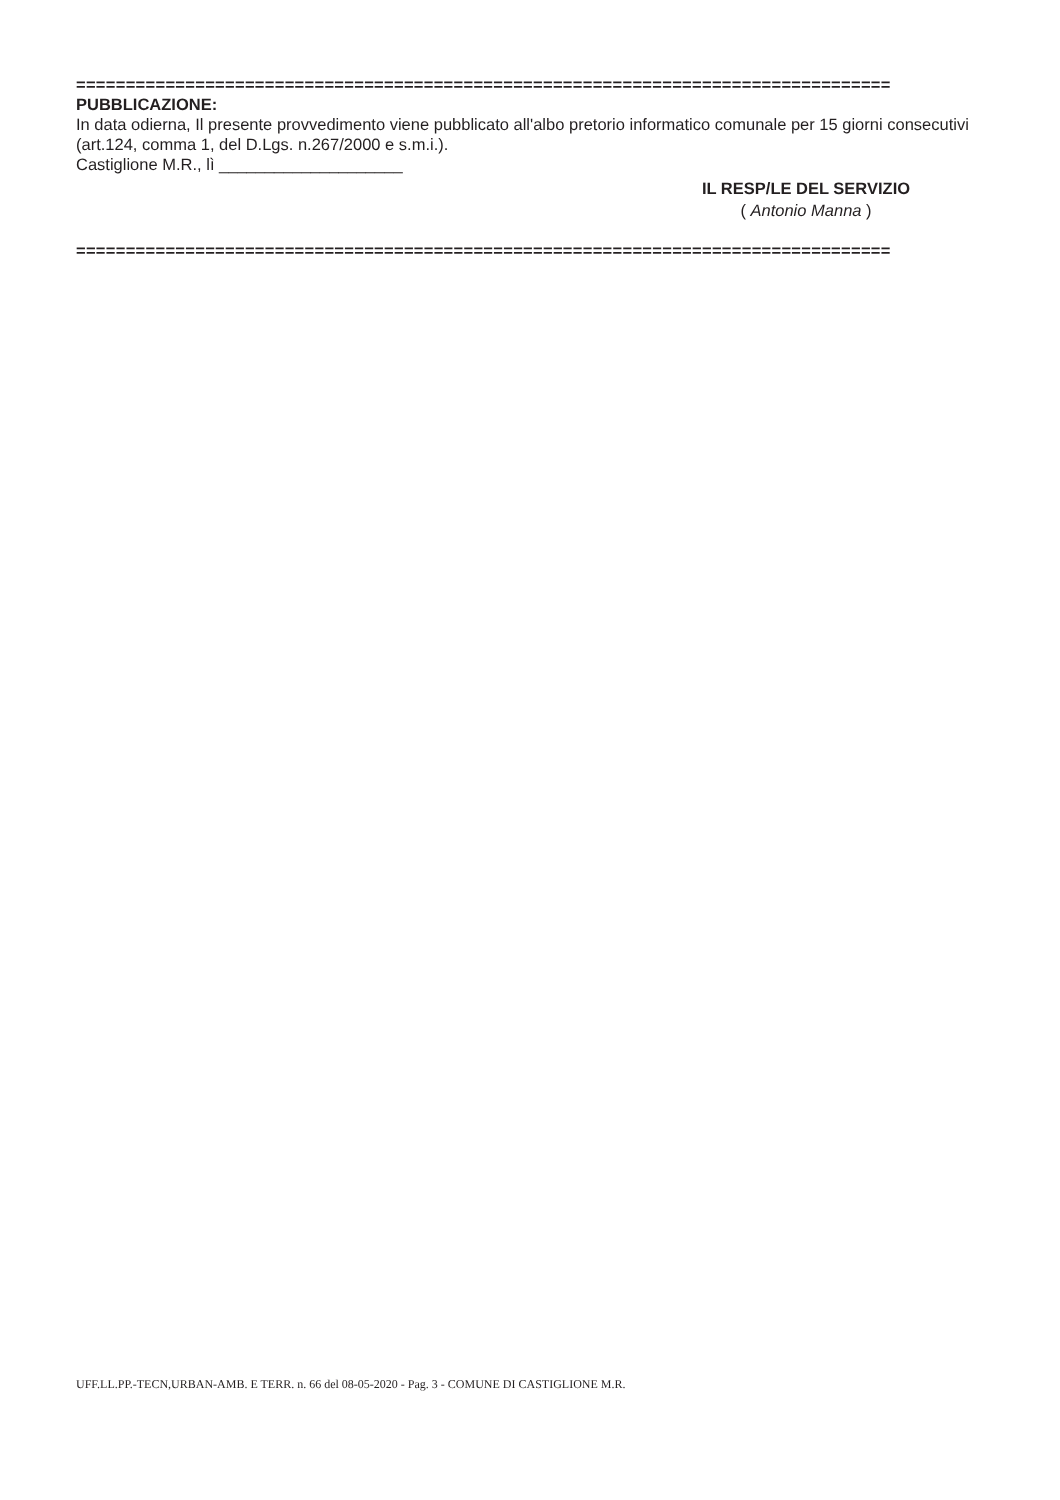==================================================================================
PUBBLICAZIONE:
In data odierna, Il presente provvedimento viene pubblicato all'albo pretorio informatico comunale per 15 giorni consecutivi (art.124, comma 1, del D.Lgs. n.267/2000 e s.m.i.).
Castiglione M.R., lì ____________________
IL RESP/LE DEL SERVIZIO
( Antonio Manna )
==================================================================================
UFF.LL.PP.-TECN,URBAN-AMB. E TERR. n. 66 del 08-05-2020 - Pag. 3 - COMUNE DI CASTIGLIONE M.R.